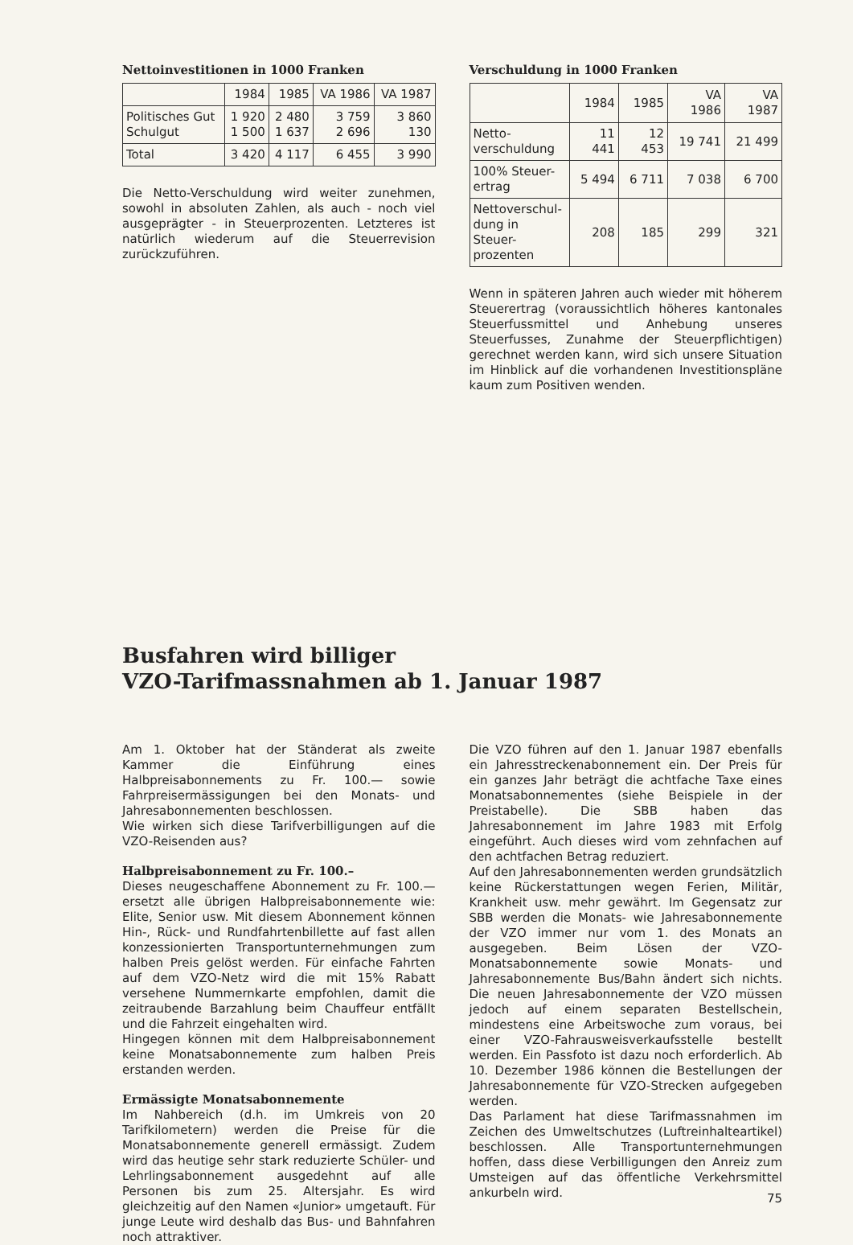Nettoinvestitionen in 1000 Franken
| | 1984 | 1985 | VA 1986 | VA 1987 |
| --- | --- | --- | --- | --- |
| Politisches Gut Schulgut | 1 920 1 500 | 2 480 1 637 | 3 759 2 696 | 3 860 130 |
| Total | 3 420 | 4 117 | 6 455 | 3 990 |
Die Netto-Verschuldung wird weiter zunehmen, sowohl in absoluten Zahlen, als auch - noch viel ausgeprägter - in Steuerprozenten. Letzteres ist natürlich wiederum auf die Steuerrevision zurückzuführen.
Verschuldung in 1000 Franken
| | 1984 | 1985 | VA 1986 | VA 1987 |
| --- | --- | --- | --- | --- |
| Netto- verschuldung | 11 441 | 12 453 | 19 741 | 21 499 |
| 100% Steuer- ertrag | 5 494 | 6 711 | 7 038 | 6 700 |
| Nettoverschul- dung in Steuer- prozenten | 208 | 185 | 299 | 321 |
Wenn in späteren Jahren auch wieder mit höherem Steuerertrag (voraussichtlich höheres kantonales Steuerfussmittel und Anhebung unseres Steuerfusses, Zunahme der Steuerpflichtigen) gerechnet werden kann, wird sich unsere Situation im Hinblick auf die vorhandenen Investitionspläne kaum zum Positiven wenden.
Busfahren wird billiger
VZO-Tarifmassnahmen ab 1. Januar 1987
Am 1. Oktober hat der Ständerat als zweite Kammer die Einführung eines Halbpreisabonnements zu Fr. 100.— sowie Fahrpreisermässigungen bei den Monats- und Jahresabonnementen beschlossen.
Wie wirken sich diese Tarifverbilligungen auf die VZO-Reisenden aus?
Halbpreisabonnement zu Fr. 100.–
Dieses neugeschaffene Abonnement zu Fr. 100.— ersetzt alle übrigen Halbpreisabonnemente wie: Elite, Senior usw. Mit diesem Abonnement können Hin-, Rück- und Rundfahrtenbillette auf fast allen konzessionierten Transportunternehmungen zum halben Preis gelöst werden. Für einfache Fahrten auf dem VZO-Netz wird die mit 15% Rabatt versehene Nummernkarte empfohlen, damit die zeitraubende Barzahlung beim Chauffeur entfällt und die Fahrzeit eingehalten wird.
Hingegen können mit dem Halbpreisabonnement keine Monatsabonnemente zum halben Preis erstanden werden.
Ermässigte Monatsabonnemente
Im Nahbereich (d.h. im Umkreis von 20 Tarifkilometern) werden die Preise für die Monatsabonnemente generell ermässigt. Zudem wird das heutige sehr stark reduzierte Schüler- und Lehrlingsabonnement ausgedehnt auf alle Personen bis zum 25. Altersjahr. Es wird gleichzeitig auf den Namen «Junior» umgetauft. Für junge Leute wird deshalb das Bus- und Bahnfahren noch attraktiver.
Die VZO führen auf den 1. Januar 1987 ebenfalls ein Jahresstreckenabonnement ein. Der Preis für ein ganzes Jahr beträgt die achtfache Taxe eines Monatsabonnementes (siehe Beispiele in der Preistabelle). Die SBB haben das Jahresabonnement im Jahre 1983 mit Erfolg eingeführt. Auch dieses wird vom zehnfachen auf den achtfachen Betrag reduziert.
Auf den Jahresabonnementen werden grundsätzlich keine Rückerstattungen wegen Ferien, Militär, Krankheit usw. mehr gewährt. Im Gegensatz zur SBB werden die Monats- wie Jahresabonnemente der VZO immer nur vom 1. des Monats an ausgegeben. Beim Lösen der VZO-Monatsabonnemente sowie Monats- und Jahresabonnemente Bus/Bahn ändert sich nichts. Die neuen Jahresabonnemente der VZO müssen jedoch auf einem separaten Bestellschein, mindestens eine Arbeitswoche zum voraus, bei einer VZO-Fahrausweisverkaufsstelle bestellt werden. Ein Passfoto ist dazu noch erforderlich. Ab 10. Dezember 1986 können die Bestellungen der Jahresabonnemente für VZO-Strecken aufgegeben werden.
Das Parlament hat diese Tarifmassnahmen im Zeichen des Umweltschutzes (Luftreinhalteartikel) beschlossen. Alle Transportunternehmungen hoffen, dass diese Verbilligungen den Anreiz zum Umsteigen auf das öffentliche Verkehrsmittel ankurbeln wird.
75